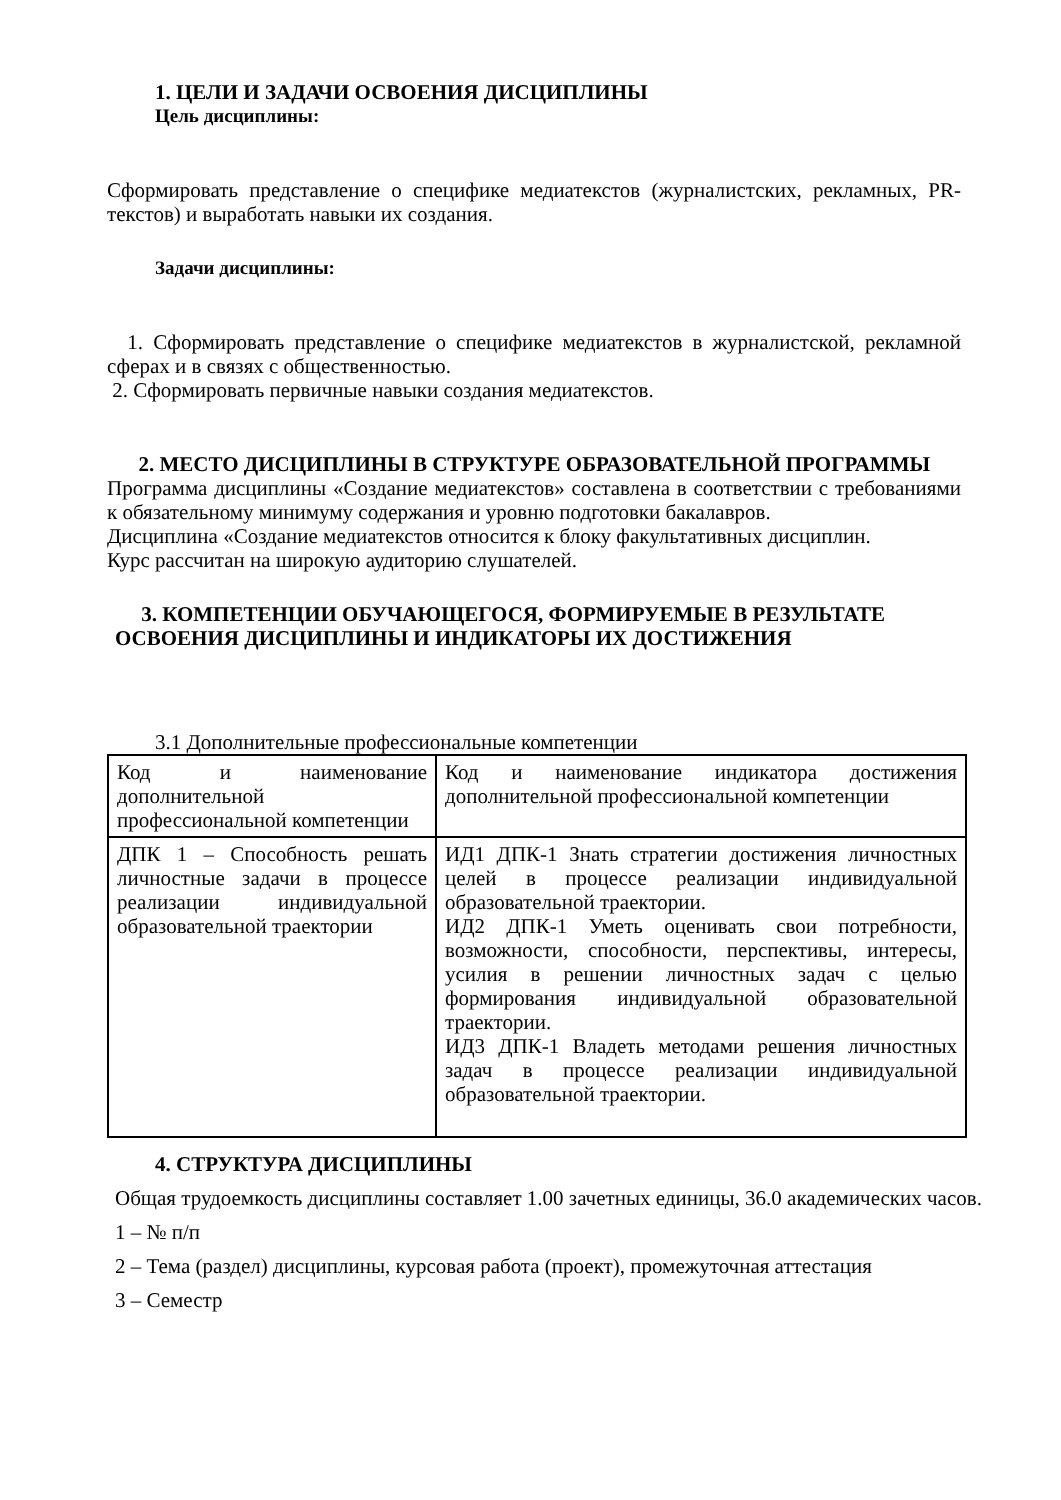1. ЦЕЛИ И ЗАДАЧИ ОСВОЕНИЯ ДИСЦИПЛИНЫ
Цель дисциплины:
Сформировать представление о специфике медиатекстов (журналистских, рекламных, PR-текстов) и выработать навыки их создания.
Задачи дисциплины:
1. Сформировать представление о специфике медиатекстов в журналистской, рекламной сферах и в связях с общественностью.
2. Сформировать первичные навыки создания медиатекстов.
2. МЕСТО ДИСЦИПЛИНЫ В СТРУКТУРЕ ОБРАЗОВАТЕЛЬНОЙ ПРОГРАММЫ
Программа дисциплины «Создание медиатекстов» составлена в соответствии с требованиями к обязательному минимуму содержания и уровню подготовки бакалавров.
Дисциплина «Создание медиатекстов относится к блоку факультативных дисциплин.
Курс рассчитан на широкую аудиторию слушателей.
3. КОМПЕТЕНЦИИ ОБУЧАЮЩЕГОСЯ, ФОРМИРУЕМЫЕ В РЕЗУЛЬТАТЕ ОСВОЕНИЯ ДИСЦИПЛИНЫ И ИНДИКАТОРЫ ИХ ДОСТИЖЕНИЯ
3.1 Дополнительные профессиональные компетенции
| Код и наименование дополнительной профессиональной компетенции | Код и наименование индикатора достижения дополнительной профессиональной компетенции |
| ДПК 1 – Способность решать личностные задачи в процессе реализации индивидуальной образовательной траектории | ИД1 ДПК-1 Знать стратегии достижения личностных целей в процессе реализации индивидуальной образовательной траектории. ИД2 ДПК-1 Уметь оценивать свои потребности, возможности, способности, перспективы, интересы, усилия в решении личностных задач с целью формирования индивидуальной образовательной траектории. ИД3 ДПК-1 Владеть методами решения личностных задач в процессе реализации индивидуальной образовательной траектории. |
4. СТРУКТУРА ДИСЦИПЛИНЫ
Общая трудоемкость дисциплины составляет 1.00 зачетных единицы, 36.0 академических часов.
1 – № п/п
2 – Тема (раздел) дисциплины, курсовая работа (проект), промежуточная аттестация
3 – Семестр